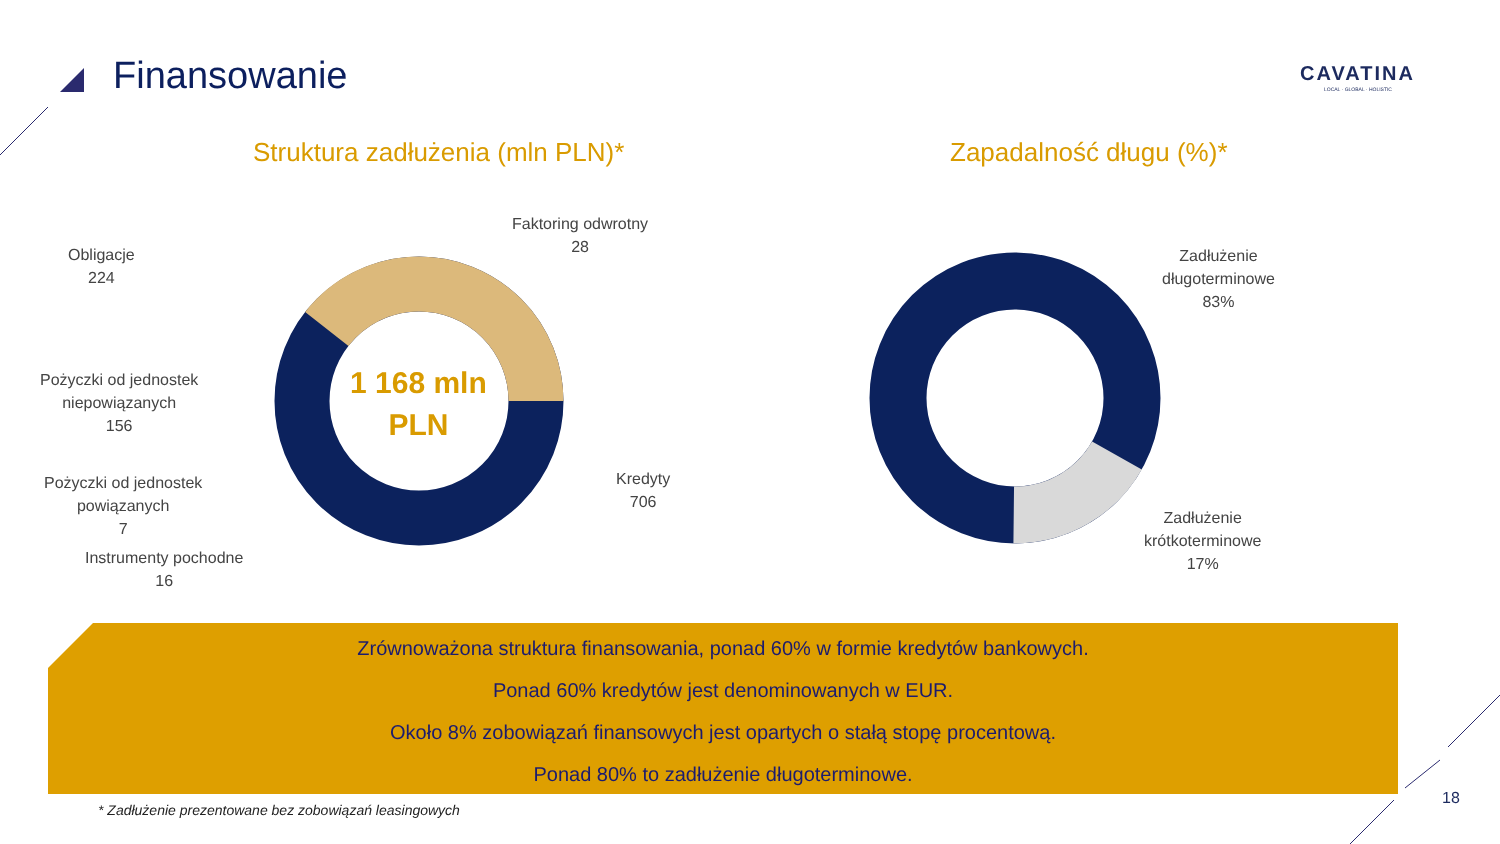Finansowanie CAVATINA
LOCAL · GLOBAL · HOLISTIC
Struktura zadłużenia (mln PLN)* Zapadalność długu (%)*
1 168 mln
PLN
Faktoring odwrotny
28
Obligacje
224
Pożyczki od jednostek
niepowiązanych
156
Pożyczki od jednostek
powiązanych
7
Instrumenty pochodne
16
Kredyty
706
Zadłużenie
długoterminowe
83%
Zadłużenie
krótkoterminowe
17%
Zrównoważona struktura finansowania, ponad 60% w formie kredytów bankowych.
Ponad 60% kredytów jest denominowanych w EUR.
Około 8% zobowiązań finansowych jest opartych o stałą stopę procentową.
Ponad 80% to zadłużenie długoterminowe.
* Zadłużenie prezentowane bez zobowiązań leasingowych
18